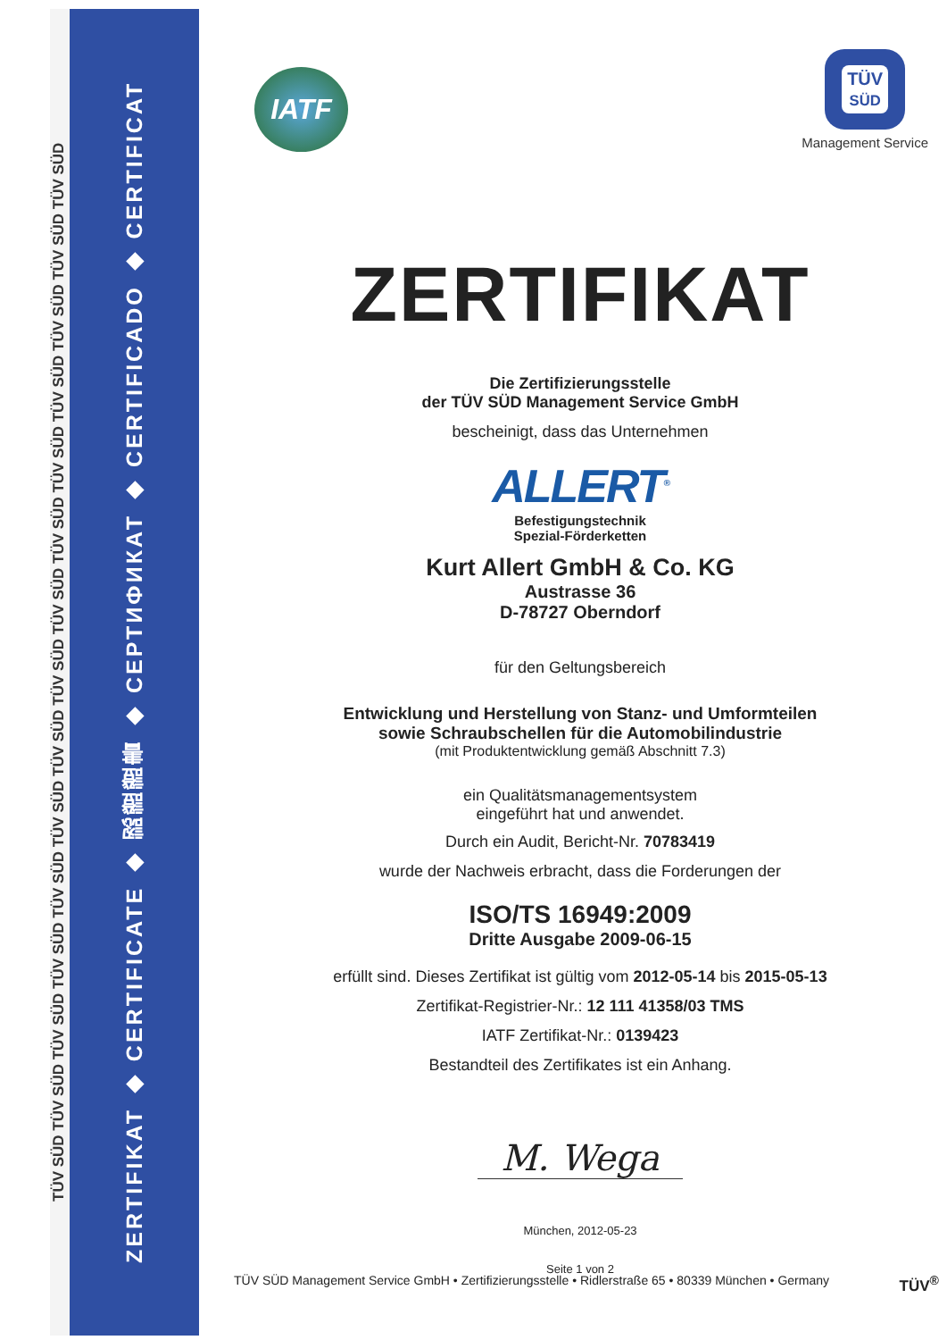TÜV SÜD TÜV SÜD TÜV SÜD TÜV SÜD TÜV SÜD TÜV SÜD TÜV SÜD TÜV SÜD TÜV SÜD TÜV SÜD TÜV SÜD TÜV SÜD TÜV SÜD TÜV SÜD TÜV SÜD
ZERTIFIKAT ◆ CERTIFICATE ◆ 認證證書 ◆ СЕРТИФИКАТ ◆ CERTIFICADO ◆ CERTIFICAT
IATF
TÜV
SÜD
Management Service
ZERTIFIKAT
Die Zertifizierungsstelle
der TÜV SÜD Management Service GmbH
bescheinigt, dass das Unternehmen
ALLERT<sup>®</sup>
Befestigungstechnik
Spezial-Förderketten
Kurt Allert GmbH & Co. KG
Austrasse 36
D-78727 Oberndorf
für den Geltungsbereich
Entwicklung und Herstellung von Stanz- und Umformteilen
sowie Schraubschellen für die Automobilindustrie
(mit Produktentwicklung gemäß Abschnitt 7.3)
ein Qualitätsmanagementsystem
eingeführt hat und anwendet.
Durch ein Audit, Bericht-Nr. 70783419
wurde der Nachweis erbracht, dass die Forderungen der
ISO/TS 16949:2009
Dritte Ausgabe 2009-06-15
erfüllt sind. Dieses Zertifikat ist gültig vom 2012-05-14 bis 2015-05-13
Zertifikat-Registrier-Nr.: 12 111 41358/03 TMS
IATF Zertifikat-Nr.: 0139423
Bestandteil des Zertifikates ist ein Anhang.
M. Wega
München, 2012-05-23
Seite 1 von 2
TÜV SÜD Management Service GmbH • Zertifizierungsstelle • Ridlerstraße 65 • 80339 München • Germany TÜV<sup>®</sup>